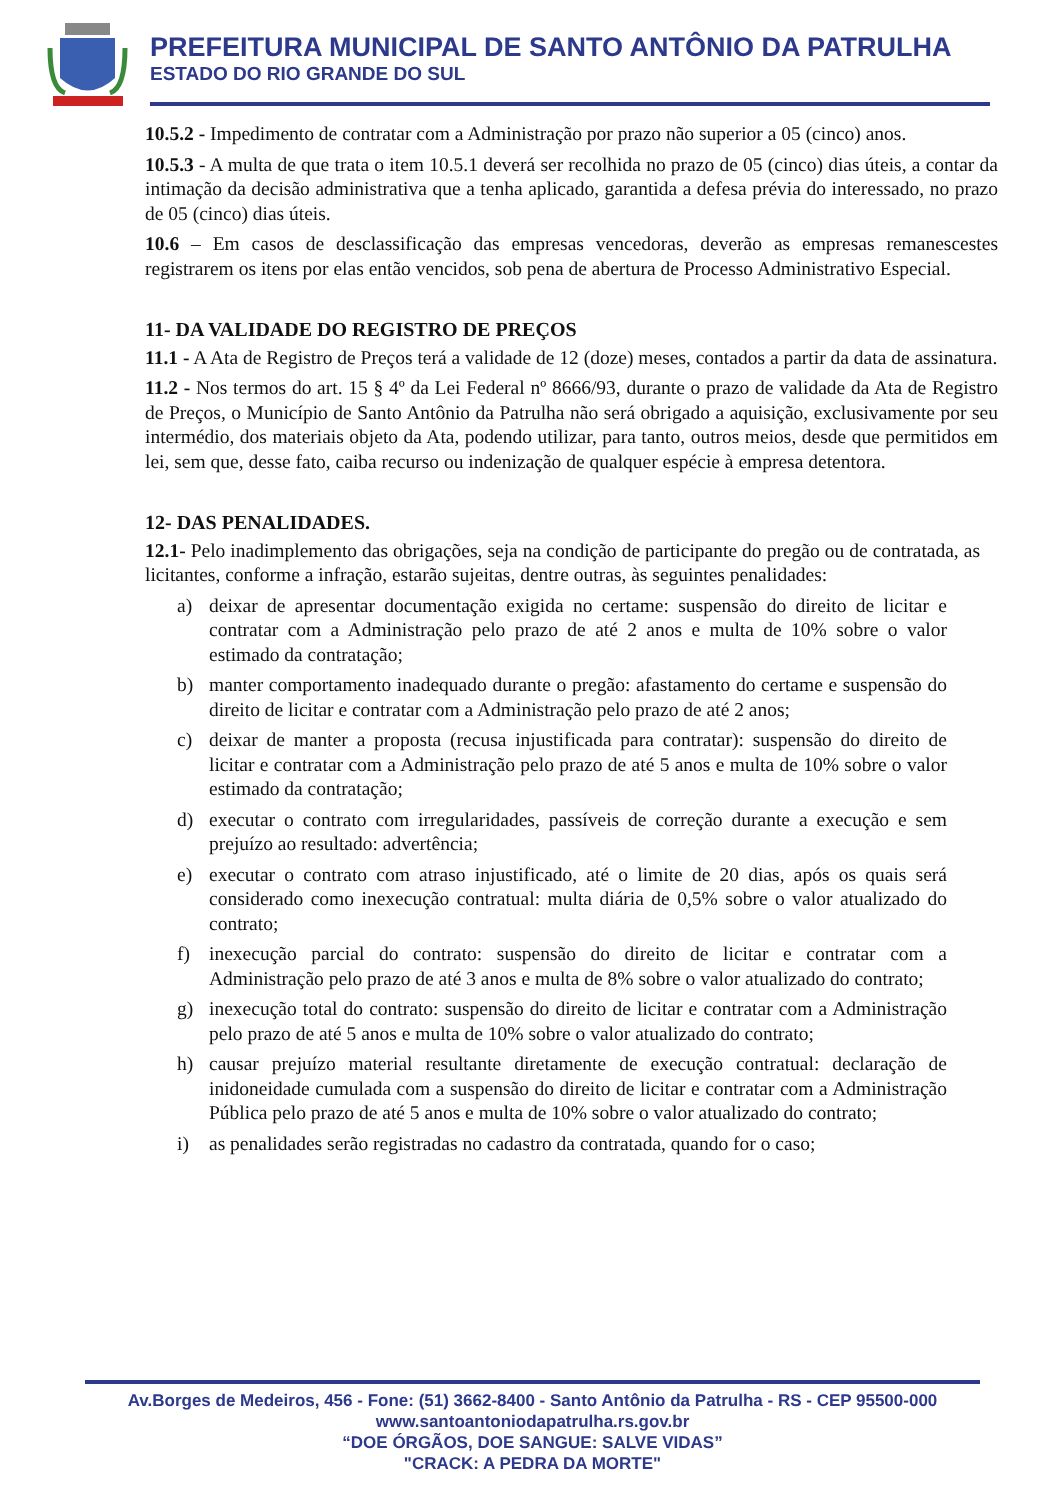PREFEITURA MUNICIPAL DE SANTO ANTÔNIO DA PATRULHA
ESTADO DO RIO GRANDE DO SUL
10.5.2 - Impedimento de contratar com a Administração por prazo não superior a 05 (cinco) anos.
10.5.3 - A multa de que trata o item 10.5.1 deverá ser recolhida no prazo de 05 (cinco) dias úteis, a contar da intimação da decisão administrativa que a tenha aplicado, garantida a defesa prévia do interessado, no prazo de 05 (cinco) dias úteis.
10.6 – Em casos de desclassificação das empresas vencedoras, deverão as empresas remanescestes registrarem os itens por elas então vencidos, sob pena de abertura de Processo Administrativo Especial.
11- DA VALIDADE DO REGISTRO DE PREÇOS
11.1 - A Ata de Registro de Preços terá a validade de 12 (doze) meses, contados a partir da data de assinatura.
11.2 - Nos termos do art. 15 § 4º da Lei Federal nº 8666/93, durante o prazo de validade da Ata de Registro de Preços, o Município de Santo Antônio da Patrulha não será obrigado a aquisição, exclusivamente por seu intermédio, dos materiais objeto da Ata, podendo utilizar, para tanto, outros meios, desde que permitidos em lei, sem que, desse fato, caiba recurso ou indenização de qualquer espécie à empresa detentora.
12- DAS PENALIDADES.
12.1- Pelo inadimplemento das obrigações, seja na condição de participante do pregão ou de contratada, as licitantes, conforme a infração, estarão sujeitas, dentre outras, às seguintes penalidades:
a) deixar de apresentar documentação exigida no certame: suspensão do direito de licitar e contratar com a Administração pelo prazo de até 2 anos e multa de 10% sobre o valor estimado da contratação;
b) manter comportamento inadequado durante o pregão: afastamento do certame e suspensão do direito de licitar e contratar com a Administração pelo prazo de até 2 anos;
c) deixar de manter a proposta (recusa injustificada para contratar): suspensão do direito de licitar e contratar com a Administração pelo prazo de até 5 anos e multa de 10% sobre o valor estimado da contratação;
d) executar o contrato com irregularidades, passíveis de correção durante a execução e sem prejuízo ao resultado: advertência;
e) executar o contrato com atraso injustificado, até o limite de 20 dias, após os quais será considerado como inexecução contratual: multa diária de 0,5% sobre o valor atualizado do contrato;
f) inexecução parcial do contrato: suspensão do direito de licitar e contratar com a Administração pelo prazo de até 3 anos e multa de 8% sobre o valor atualizado do contrato;
g) inexecução total do contrato: suspensão do direito de licitar e contratar com a Administração pelo prazo de até 5 anos e multa de 10% sobre o valor atualizado do contrato;
h) causar prejuízo material resultante diretamente de execução contratual: declaração de inidoneidade cumulada com a suspensão do direito de licitar e contratar com a Administração Pública pelo prazo de até 5 anos e multa de 10% sobre o valor atualizado do contrato;
i) as penalidades serão registradas no cadastro da contratada, quando for o caso;
Av.Borges de Medeiros, 456 - Fone: (51) 3662-8400 - Santo Antônio da Patrulha - RS - CEP 95500-000
www.santoantoniodapatrulha.rs.gov.br
“DOE ÓRGÃOS, DOE SANGUE: SALVE VIDAS”
"CRACK: A PEDRA DA MORTE"